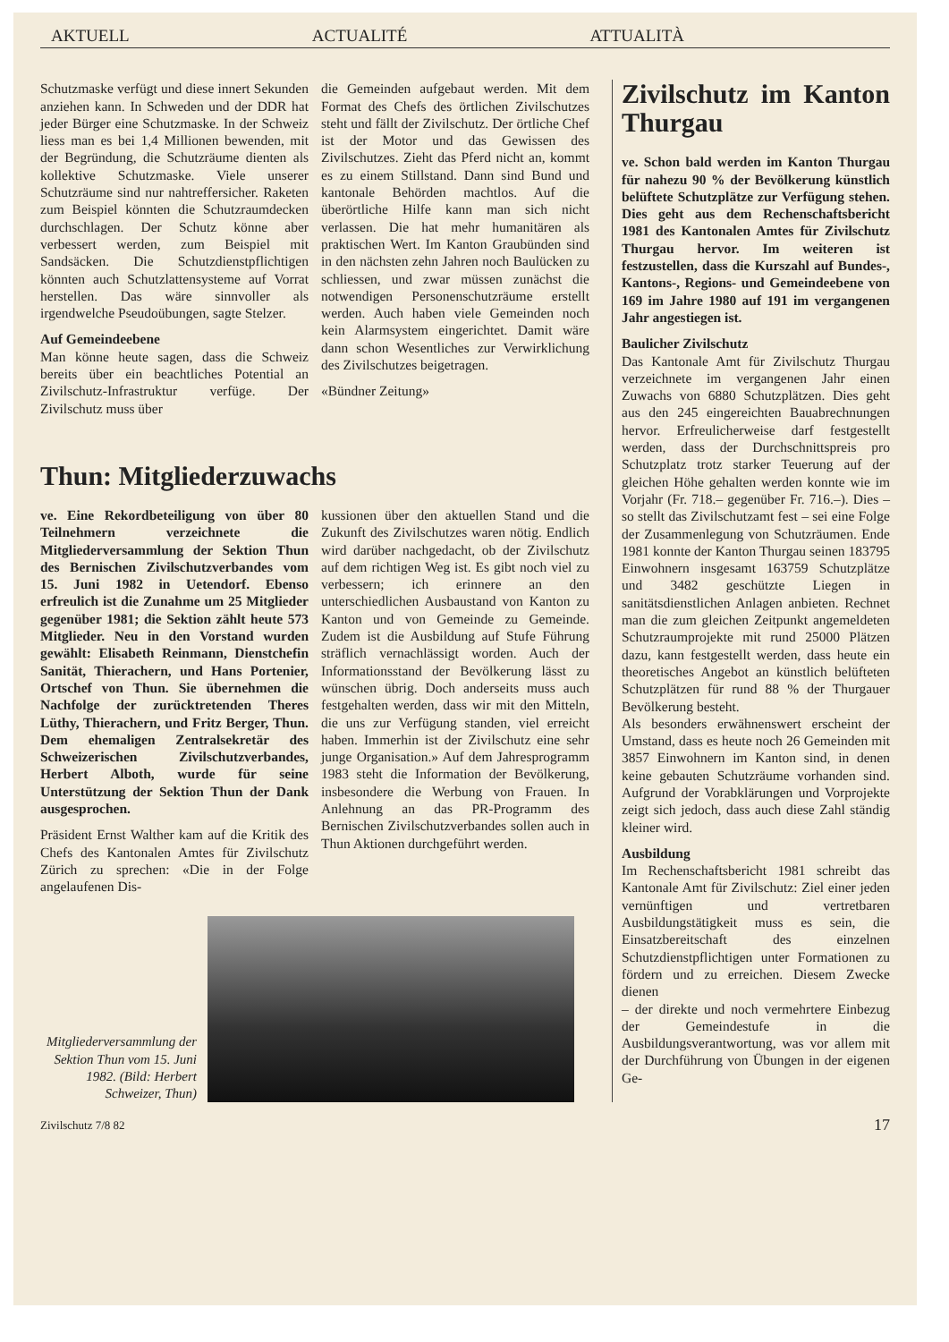AKTUELL ACTUALITÉ ATTUALITÀ
Schutzmaske verfügt und diese innert Sekunden anziehen kann. In Schweden und der DDR hat jeder Bürger eine Schutzmaske. In der Schweiz liess man es bei 1,4 Millionen bewenden, mit der Begründung, die Schutzräume dienten als kollektive Schutzmaske. Viele unserer Schutzräume sind nur nahtreffersicher. Raketen zum Beispiel könnten die Schutzraumdecken durchschlagen. Der Schutz könne aber verbessert werden, zum Beispiel mit Sandsäcken. Die Schutzdienstpflichtigen könnten auch Schutzlattensysteme auf Vorrat herstellen. Das wäre sinnvoller als irgendwelche Pseudoübungen, sagte Stelzer.
Auf Gemeindeebene
Man könne heute sagen, dass die Schweiz bereits über ein beachtliches Potential an Zivilschutz-Infrastruktur verfüge. Der Zivilschutz muss über
die Gemeinden aufgebaut werden. Mit dem Format des Chefs des örtlichen Zivilschutzes steht und fällt der Zivilschutz. Der örtliche Chef ist der Motor und das Gewissen des Zivilschutzes. Zieht das Pferd nicht an, kommt es zu einem Stillstand. Dann sind Bund und kantonale Behörden machtlos. Auf die überörtliche Hilfe kann man sich nicht verlassen. Die hat mehr humanitären als praktischen Wert. Im Kanton Graubünden sind in den nächsten zehn Jahren noch Baulücken zu schliessen, und zwar müssen zunächst die notwendigen Personenschutzräume erstellt werden. Auch haben viele Gemeinden noch kein Alarmsystem eingerichtet. Damit wäre dann schon Wesentliches zur Verwirklichung des Zivilschutzes beigetragen.
«Bündner Zeitung»
Thun: Mitgliederzuwachs
ve. Eine Rekordbeteiligung von über 80 Teilnehmern verzeichnete die Mitgliederversammlung der Sektion Thun des Bernischen Zivilschutzverbandes vom 15. Juni 1982 in Uetendorf. Ebenso erfreulich ist die Zunahme um 25 Mitglieder gegenüber 1981; die Sektion zählt heute 573 Mitglieder. Neu in den Vorstand wurden gewählt: Elisabeth Reinmann, Dienstchefin Sanität, Thierachern, und Hans Portenier, Ortschef von Thun. Sie übernehmen die Nachfolge der zurücktretenden Theres Lüthy, Thierachern, und Fritz Berger, Thun. Dem ehemaligen Zentralsekretär des Schweizerischen Zivilschutzverbandes, Herbert Alboth, wurde für seine Unterstützung der Sektion Thun der Dank ausgesprochen.
Präsident Ernst Walther kam auf die Kritik des Chefs des Kantonalen Amtes für Zivilschutz Zürich zu sprechen: «Die in der Folge angelaufenen Dis-
kussionen über den aktuellen Stand und die Zukunft des Zivilschutzes waren nötig. Endlich wird darüber nachgedacht, ob der Zivilschutz auf dem richtigen Weg ist. Es gibt noch viel zu verbessern; ich erinnere an den unterschiedlichen Ausbaustand von Kanton zu Kanton und von Gemeinde zu Gemeinde. Zudem ist die Ausbildung auf Stufe Führung sträflich vernachlässigt worden. Auch der Informationsstand der Bevölkerung lässt zu wünschen übrig. Doch anderseits muss auch festgehalten werden, dass wir mit den Mitteln, die uns zur Verfügung standen, viel erreicht haben. Immerhin ist der Zivilschutz eine sehr junge Organisation.» Auf dem Jahresprogramm 1983 steht die Information der Bevölkerung, insbesondere die Werbung von Frauen. In Anlehnung an das PR-Programm des Bernischen Zivilschutzverbandes sollen auch in Thun Aktionen durchgeführt werden.
Mitgliederversammlung der Sektion Thun vom 15. Juni 1982. (Bild: Herbert Schweizer, Thun)
Zivilschutz im Kanton Thurgau
ve. Schon bald werden im Kanton Thurgau für nahezu 90 % der Bevölkerung künstlich belüftete Schutzplätze zur Verfügung stehen. Dies geht aus dem Rechenschaftsbericht 1981 des Kantonalen Amtes für Zivilschutz Thurgau hervor. Im weiteren ist festzustellen, dass die Kurszahl auf Bundes-, Kantons-, Regions- und Gemeindeebene von 169 im Jahre 1980 auf 191 im vergangenen Jahr angestiegen ist.
Baulicher Zivilschutz
Das Kantonale Amt für Zivilschutz Thurgau verzeichnete im vergangenen Jahr einen Zuwachs von 6880 Schutzplätzen. Dies geht aus den 245 eingereichten Bauabrechnungen hervor. Erfreulicherweise darf festgestellt werden, dass der Durchschnittspreis pro Schutzplatz trotz starker Teuerung auf der gleichen Höhe gehalten werden konnte wie im Vorjahr (Fr. 718.– gegenüber Fr. 716.–). Dies – so stellt das Zivilschutzamt fest – sei eine Folge der Zusammenlegung von Schutzräumen. Ende 1981 konnte der Kanton Thurgau seinen 183795 Einwohnern insgesamt 163759 Schutzplätze und 3482 geschützte Liegen in sanitätsdienstlichen Anlagen anbieten. Rechnet man die zum gleichen Zeitpunkt angemeldeten Schutzraumprojekte mit rund 25000 Plätzen dazu, kann festgestellt werden, dass heute ein theoretisches Angebot an künstlich belüfteten Schutzplätzen für rund 88 % der Thurgauer Bevölkerung besteht.
Als besonders erwähnenswert erscheint der Umstand, dass es heute noch 26 Gemeinden mit 3857 Einwohnern im Kanton sind, in denen keine gebauten Schutzräume vorhanden sind. Aufgrund der Vorabklärungen und Vorprojekte zeigt sich jedoch, dass auch diese Zahl ständig kleiner wird.
Ausbildung
Im Rechenschaftsbericht 1981 schreibt das Kantonale Amt für Zivilschutz: Ziel einer jeden vernünftigen und vertretbaren Ausbildungstätigkeit muss es sein, die Einsatzbereitschaft des einzelnen Schutzdienstpflichtigen unter Formationen zu fördern und zu erreichen. Diesem Zwecke dienen
– der direkte und noch vermehrtere Einbezug der Gemeindestufe in die Ausbildungsverantwortung, was vor allem mit der Durchführung von Übungen in der eigenen Ge-
Zivilschutz 7/8 82 17